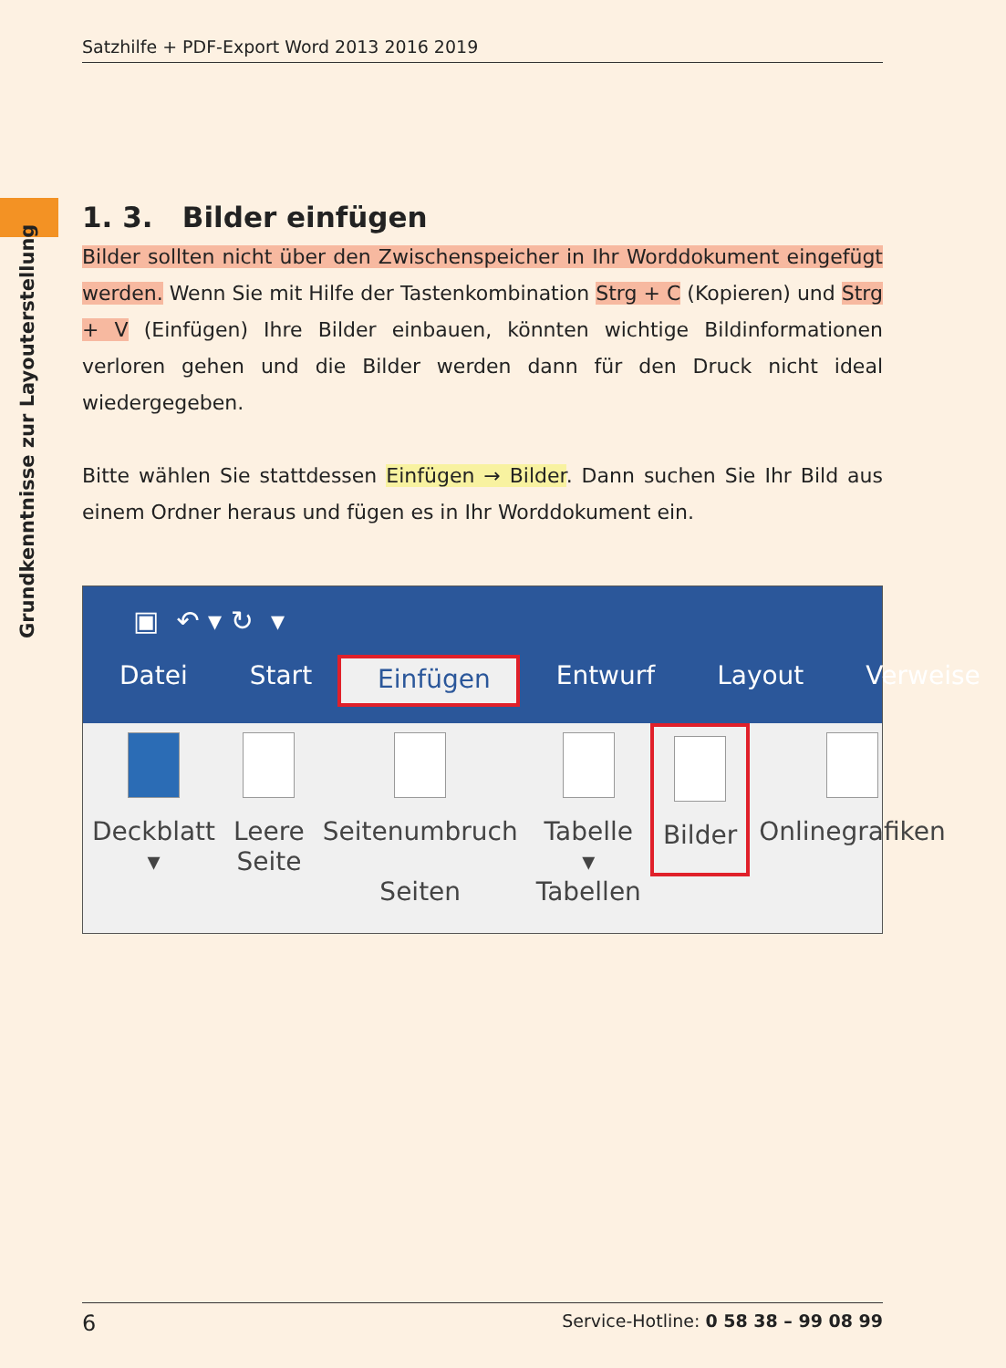Satzhilfe + PDF-Export Word 2013 2016 2019
Grundkenntnisse zur Layouterstellung
1. 3. Bilder einfügen
Bilder sollten nicht über den Zwischenspeicher in Ihr Worddokument eingefügt werden. Wenn Sie mit Hilfe der Tastenkombination Strg + C (Kopieren) und Strg + V (Einfügen) Ihre Bilder einbauen, könnten wichtige Bildinformationen verloren gehen und die Bilder werden dann für den Druck nicht ideal wiedergegeben.
Bitte wählen Sie stattdessen Einfügen → Bilder. Dann suchen Sie Ihr Bild aus einem Ordner heraus und fügen es in Ihr Worddokument ein.
▣ ↶ ▾ ↻ ▾
Datei Start Einfügen Entwurf Layout Verweise
Deckblatt
▾
Leere
Seite
Seitenumbruch
Seiten
Tabelle
▾
Tabellen
Bilder
Onlinegrafiken
6 Service-Hotline: 0 58 38 – 99 08 99